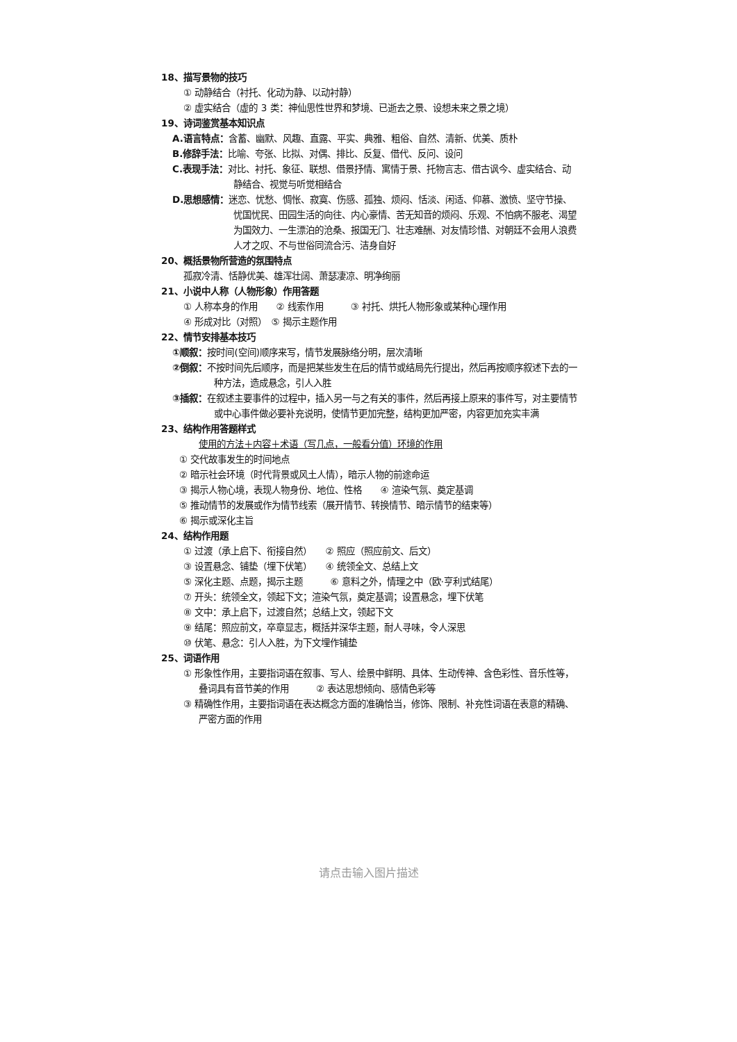18、描写景物的技巧
① 动静结合（衬托、化动为静、以动衬静）
② 虚实结合（虚的 3 类：神仙思性世界和梦境、已逝去之景、设想未来之景之境）
19、诗词鉴赏基本知识点
A.语言特点：含蓄、幽默、风趣、直露、平实、典雅、粗俗、自然、清新、优美、质朴
B.修辞手法：比喻、夸张、比拟、对偶、排比、反复、借代、反问、设问
C.表现手法：对比、衬托、象征、联想、借景抒情、寓情于景、托物言志、借古讽今、虚实结合、动静结合、视觉与听觉相结合
D.思想感情：迷恋、忧愁、惆怅、寂寞、伤感、孤独、烦闷、恬淡、闲适、仰慕、激愤、坚守节操、忧国忧民、田园生活的向往、内心豪情、苦无知音的烦闷、乐观、不怕病不服老、渴望为国效力、一生漂泊的沧桑、报国无门、壮志难酬、对友情珍惜、对朝廷不会用人浪费人才之叹、不与世俗同流合污、洁身自好
20、概括景物所营造的氛围特点
孤寂冷清、恬静优美、雄浑壮阔、萧瑟凄凉、明净绚丽
21、小说中人称（人物形象）作用答题
① 人称本身的作用　　② 线索作用　　　③ 衬托、烘托人物形象或某种心理作用
④ 形成对比（对照）　⑤ 揭示主题作用
22、情节安排基本技巧
①顺叙：按时间(空间)顺序来写，情节发展脉络分明，层次清晰
②倒叙：不按时间先后顺序，而是把某些发生在后的情节或结局先行提出，然后再按顺序叙述下去的一种方法，造成悬念，引人入胜
③插叙：在叙述主要事件的过程中，插入另一与之有关的事件，然后再接上原来的事件写，对主要情节或中心事件做必要补充说明，使情节更加完整，结构更加严密，内容更加充实丰满
23、结构作用答题样式
使用的方法＋内容＋术语（写几点，一般看分值）环境的作用
① 交代故事发生的时间地点
② 暗示社会环境（时代背景或风土人情），暗示人物的前途命运
③ 揭示人物心境，表现人物身份、地位、性格　　④ 渲染气氛、奠定基调
⑤ 推动情节的发展或作为情节线索（展开情节、转换情节、暗示情节的结束等）
⑥ 揭示或深化主旨
24、结构作用题
① 过渡（承上启下、衔接自然）　　② 照应（照应前文、后文）
③ 设置悬念、铺垫（埋下伏笔）　　④ 统领全文、总结上文
⑤ 深化主题、点题，揭示主题　　　⑥ 意料之外，情理之中（欧·亨利式结尾）
⑦ 开头：统领全文，领起下文；渲染气氛，奠定基调；设置悬念，埋下伏笔
⑧ 文中：承上启下，过渡自然；总结上文，领起下文
⑨ 结尾：照应前文，卒章显志，概括并深华主题，耐人寻味，令人深思
⑩ 伏笔、悬念：引人入胜，为下文埋作铺垫
25、词语作用
① 形象性作用，主要指词语在叙事、写人、绘景中鲜明、具体、生动传神、含色彩性、音乐性等，叠词具有音节美的作用　　　② 表达思想倾向、感情色彩等
③ 精确性作用，主要指词语在表达概念方面的准确恰当，修饰、限制、补充性词语在表意的精确、严密方面的作用
请点击输入图片描述